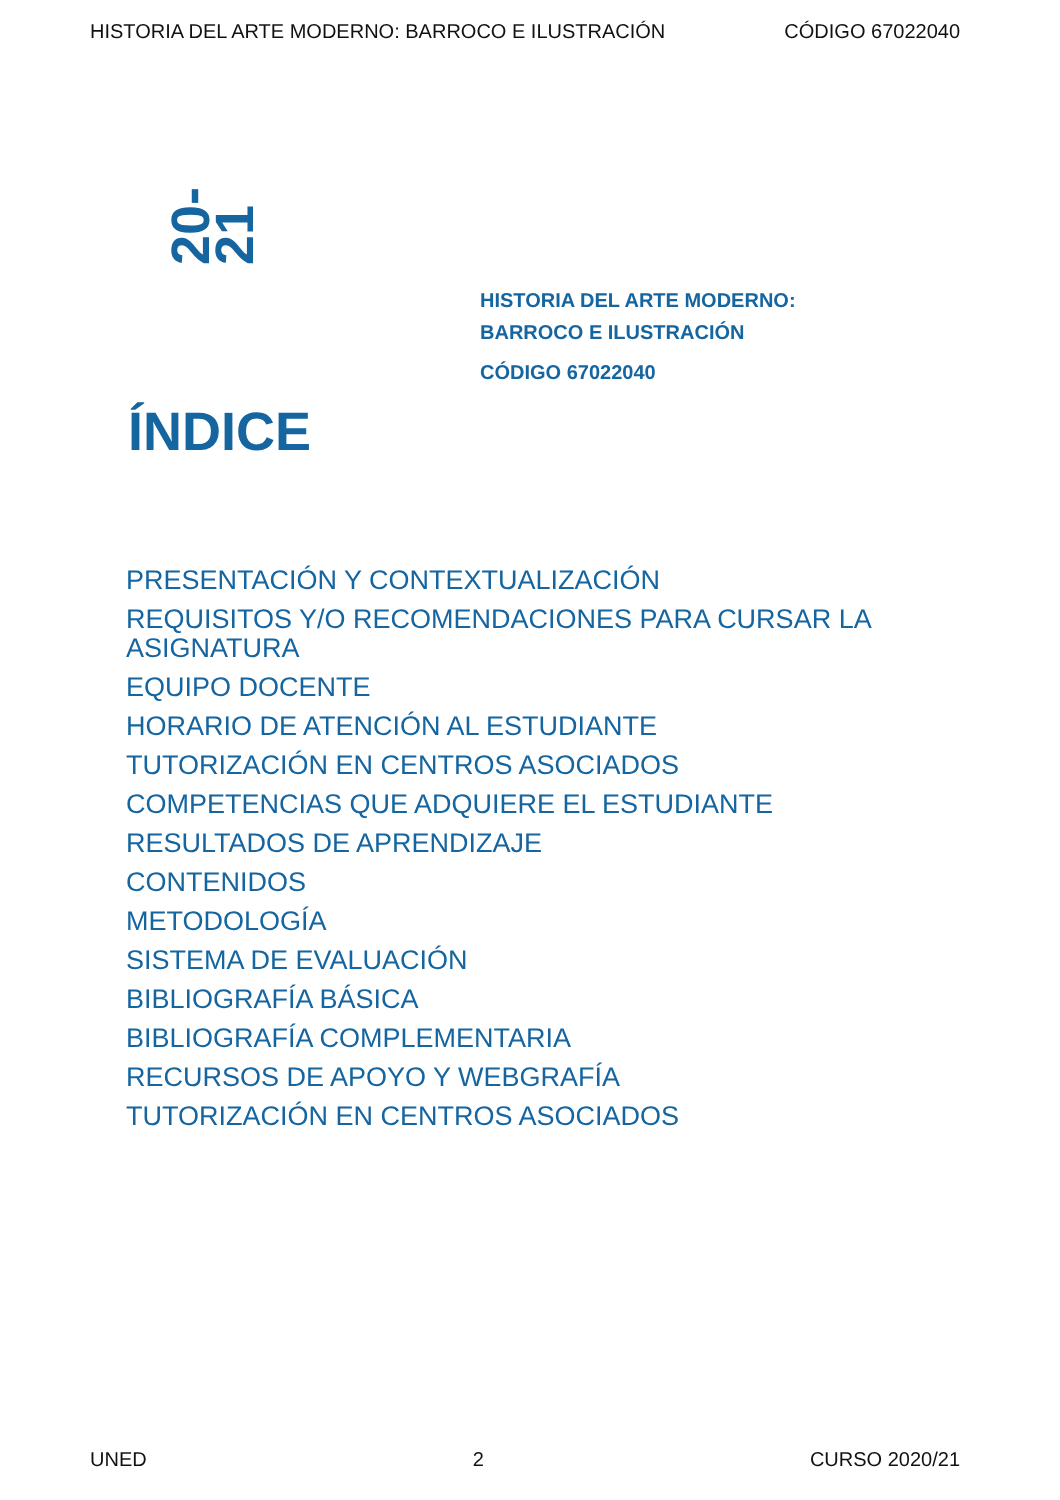HISTORIA DEL ARTE MODERNO: BARROCO E ILUSTRACIÓN CÓDIGO 67022040
20-21
HISTORIA DEL ARTE MODERNO:
BARROCO E ILUSTRACIÓN
CÓDIGO 67022040
ÍNDICE
PRESENTACIÓN Y CONTEXTUALIZACIÓN
REQUISITOS Y/O RECOMENDACIONES PARA CURSAR LA ASIGNATURA
EQUIPO DOCENTE
HORARIO DE ATENCIÓN AL ESTUDIANTE
TUTORIZACIÓN EN CENTROS ASOCIADOS
COMPETENCIAS QUE ADQUIERE EL ESTUDIANTE
RESULTADOS DE APRENDIZAJE
CONTENIDOS
METODOLOGÍA
SISTEMA DE EVALUACIÓN
BIBLIOGRAFÍA BÁSICA
BIBLIOGRAFÍA COMPLEMENTARIA
RECURSOS DE APOYO Y WEBGRAFÍA
TUTORIZACIÓN EN CENTROS ASOCIADOS
UNED 2 CURSO 2020/21